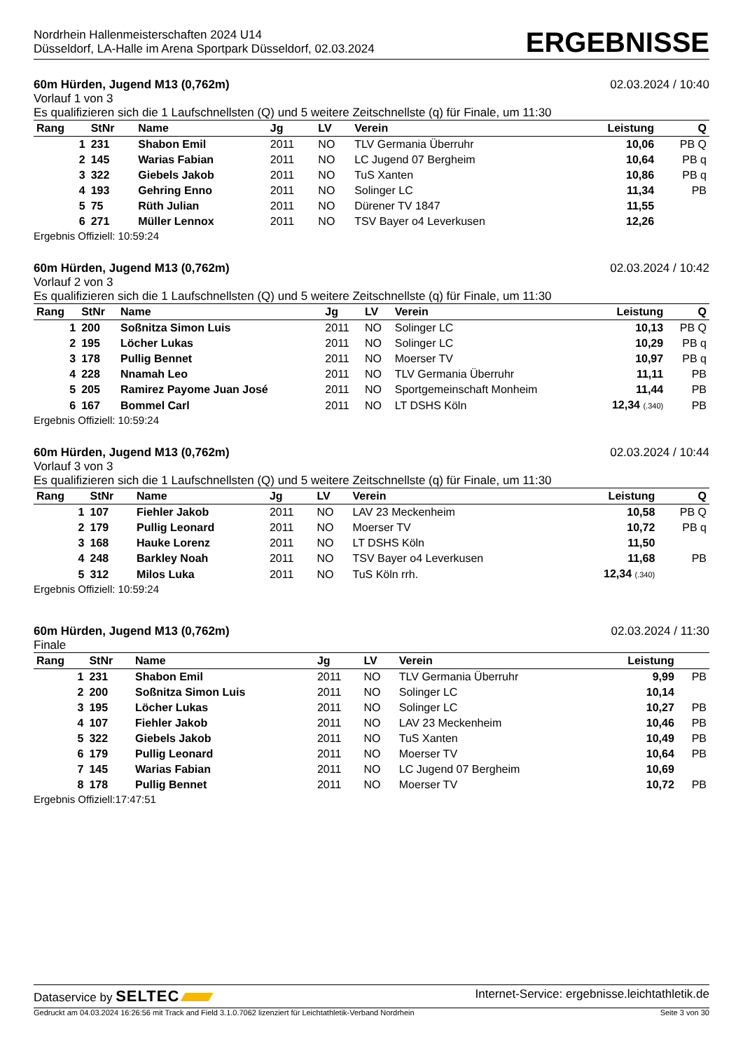Nordrhein Hallenmeisterschaften 2024 U14
Düsseldorf, LA-Halle im Arena Sportpark Düsseldorf, 02.03.2024
ERGEBNISSE
60m Hürden, Jugend M13 (0,762m) 02.03.2024 / 10:40
Vorlauf 1 von 3
Es qualifizieren sich die 1 Laufschnellsten (Q) und 5 weitere Zeitschnellste (q) für Finale, um 11:30
| Rang | StNr | Name | Jg | LV | Verein | Leistung | Q |
| --- | --- | --- | --- | --- | --- | --- | --- |
| 1 | 231 | Shabon Emil | 2011 | NO | TLV Germania Überruhr | 10,06 | PB Q |
| 2 | 145 | Warias Fabian | 2011 | NO | LC Jugend 07 Bergheim | 10,64 | PB q |
| 3 | 322 | Giebels Jakob | 2011 | NO | TuS Xanten | 10,86 | PB q |
| 4 | 193 | Gehring Enno | 2011 | NO | Solinger LC | 11,34 | PB |
| 5 | 75 | Rüth Julian | 2011 | NO | Dürener TV 1847 | 11,55 | |
| 6 | 271 | Müller Lennox | 2011 | NO | TSV Bayer o4 Leverkusen | 12,26 | |
Ergebnis Offiziell: 10:59:24
60m Hürden, Jugend M13 (0,762m) 02.03.2024 / 10:42
Vorlauf 2 von 3
Es qualifizieren sich die 1 Laufschnellsten (Q) und 5 weitere Zeitschnellste (q) für Finale, um 11:30
| Rang | StNr | Name | Jg | LV | Verein | Leistung | Q |
| --- | --- | --- | --- | --- | --- | --- | --- |
| 1 | 200 | Soßnitza Simon Luis | 2011 | NO | Solinger LC | 10,13 | PB Q |
| 2 | 195 | Löcher Lukas | 2011 | NO | Solinger LC | 10,29 | PB q |
| 3 | 178 | Pullig Bennet | 2011 | NO | Moerser TV | 10,97 | PB q |
| 4 | 228 | Nnamah Leo | 2011 | NO | TLV Germania Überruhr | 11,11 | PB |
| 5 | 205 | Ramirez Payome Juan José | 2011 | NO | Sportgemeinschaft Monheim | 11,44 | PB |
| 6 | 167 | Bommel Carl | 2011 | NO | LT DSHS Köln | 12,34 (.340) | PB |
Ergebnis Offiziell: 10:59:24
60m Hürden, Jugend M13 (0,762m) 02.03.2024 / 10:44
Vorlauf 3 von 3
Es qualifizieren sich die 1 Laufschnellsten (Q) und 5 weitere Zeitschnellste (q) für Finale, um 11:30
| Rang | StNr | Name | Jg | LV | Verein | Leistung | Q |
| --- | --- | --- | --- | --- | --- | --- | --- |
| 1 | 107 | Fiehler Jakob | 2011 | NO | LAV 23 Meckenheim | 10,58 | PB Q |
| 2 | 179 | Pullig Leonard | 2011 | NO | Moerser TV | 10,72 | PB q |
| 3 | 168 | Hauke Lorenz | 2011 | NO | LT DSHS Köln | 11,50 | |
| 4 | 248 | Barkley Noah | 2011 | NO | TSV Bayer o4 Leverkusen | 11,68 | PB |
| 5 | 312 | Milos Luka | 2011 | NO | TuS Köln rrh. | 12,34 (.340) | |
Ergebnis Offiziell: 10:59:24
60m Hürden, Jugend M13 (0,762m) 02.03.2024 / 11:30
Finale
| Rang | StNr | Name | Jg | LV | Verein | Leistung | |
| --- | --- | --- | --- | --- | --- | --- | --- |
| 1 | 231 | Shabon Emil | 2011 | NO | TLV Germania Überruhr | 9,99 | PB |
| 2 | 200 | Soßnitza Simon Luis | 2011 | NO | Solinger LC | 10,14 | |
| 3 | 195 | Löcher Lukas | 2011 | NO | Solinger LC | 10,27 | PB |
| 4 | 107 | Fiehler Jakob | 2011 | NO | LAV 23 Meckenheim | 10,46 | PB |
| 5 | 322 | Giebels Jakob | 2011 | NO | TuS Xanten | 10,49 | PB |
| 6 | 179 | Pullig Leonard | 2011 | NO | Moerser TV | 10,64 | PB |
| 7 | 145 | Warias Fabian | 2011 | NO | LC Jugend 07 Bergheim | 10,69 | |
| 8 | 178 | Pullig Bennet | 2011 | NO | Moerser TV | 10,72 | PB |
Ergebnis Offiziell:17:47:51
Dataservice by SELTEC Internet-Service: ergebnisse.leichtathletik.de
Gedruckt am 04.03.2024 16:26:56 mit Track and Field 3.1.0.7062 lizenziert für Leichtathletik-Verband Nordrhein Seite 3 von 30